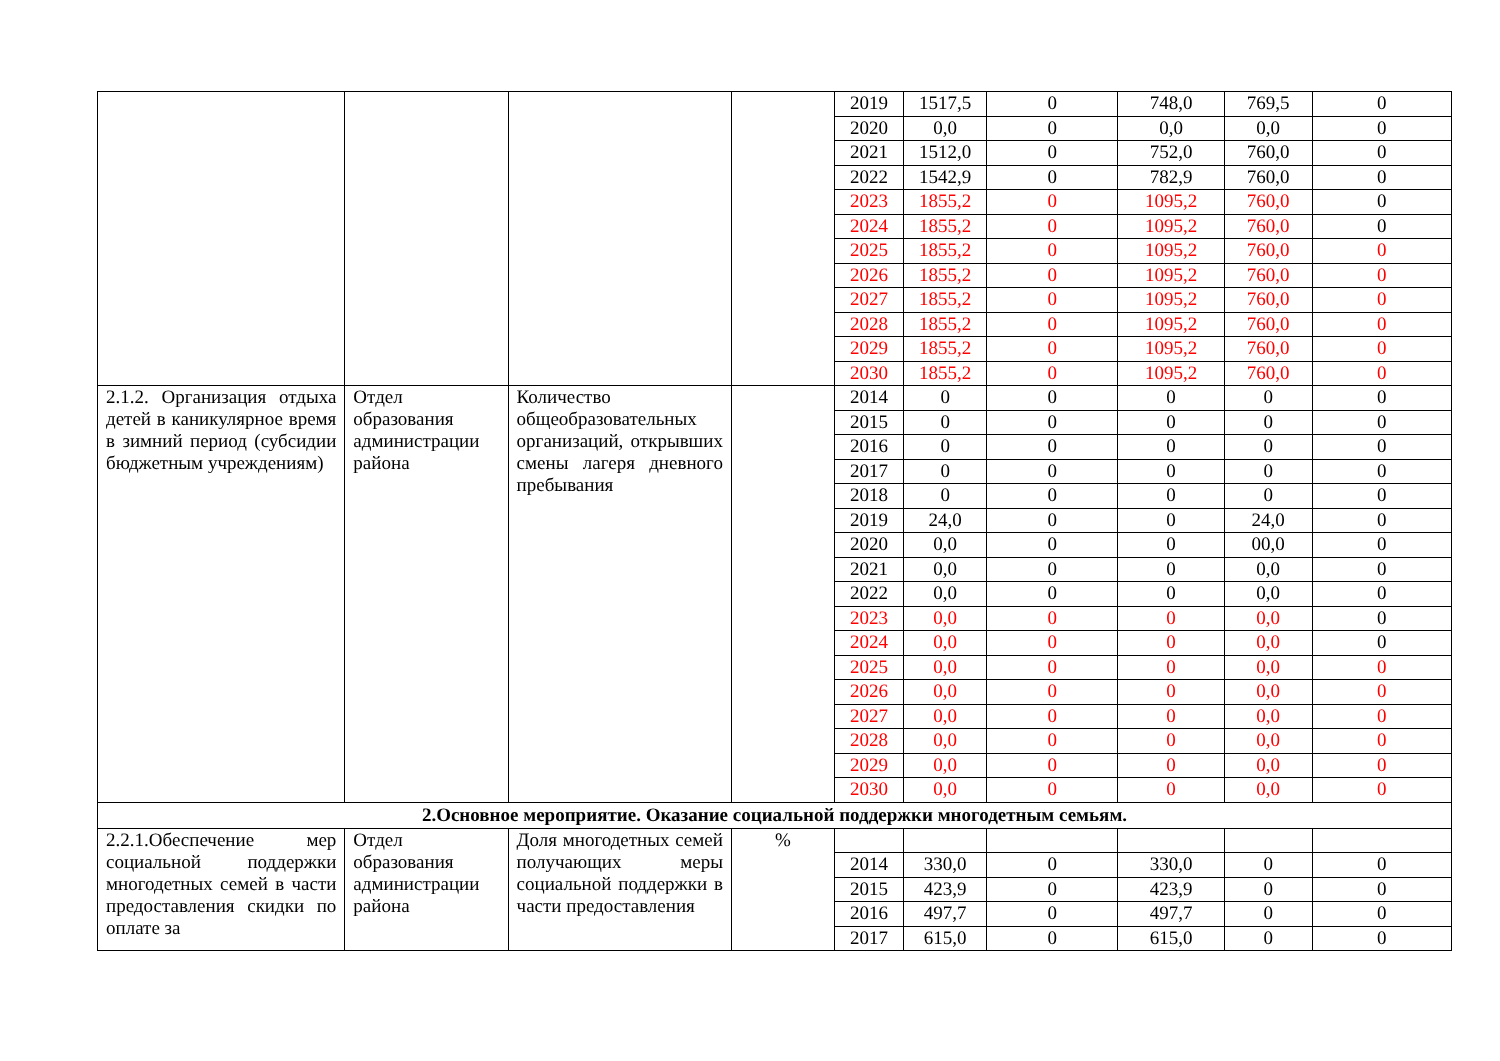| | | | | 2019 | 1517,5 | 0 | 748,0 | 769,5 | 0 |
| | | | | 2020 | 0,0 | 0 | 0,0 | 0,0 | 0 |
| | | | | 2021 | 1512,0 | 0 | 752,0 | 760,0 | 0 |
| | | | | 2022 | 1542,9 | 0 | 782,9 | 760,0 | 0 |
| | | | | 2023 | 1855,2 | 0 | 1095,2 | 760,0 | 0 |
| | | | | 2024 | 1855,2 | 0 | 1095,2 | 760,0 | 0 |
| | | | | 2025 | 1855,2 | 0 | 1095,2 | 760,0 | 0 |
| | | | | 2026 | 1855,2 | 0 | 1095,2 | 760,0 | 0 |
| | | | | 2027 | 1855,2 | 0 | 1095,2 | 760,0 | 0 |
| | | | | 2028 | 1855,2 | 0 | 1095,2 | 760,0 | 0 |
| | | | | 2029 | 1855,2 | 0 | 1095,2 | 760,0 | 0 |
| | | | | 2030 | 1855,2 | 0 | 1095,2 | 760,0 | 0 |
| 2.1.2. Организация отдыха детей в каникулярное время в зимний период (субсидии бюджетным учреждениям) | Отдел образования администрации района | Количество общеобразовательных организаций, открывших смены лагеря дневного пребывания | | 2014 | 0 | 0 | 0 | 0 | 0 |
| | | | | 2015 | 0 | 0 | 0 | 0 | 0 |
| | | | | 2016 | 0 | 0 | 0 | 0 | 0 |
| | | | | 2017 | 0 | 0 | 0 | 0 | 0 |
| | | | | 2018 | 0 | 0 | 0 | 0 | 0 |
| | | | | 2019 | 24,0 | 0 | 0 | 24,0 | 0 |
| | | | | 2020 | 0,0 | 0 | 0 | 00,0 | 0 |
| | | | | 2021 | 0,0 | 0 | 0 | 0,0 | 0 |
| | | | | 2022 | 0,0 | 0 | 0 | 0,0 | 0 |
| | | | | 2023 | 0,0 | 0 | 0 | 0,0 | 0 |
| | | | | 2024 | 0,0 | 0 | 0 | 0,0 | 0 |
| | | | | 2025 | 0,0 | 0 | 0 | 0,0 | 0 |
| | | | | 2026 | 0,0 | 0 | 0 | 0,0 | 0 |
| | | | | 2027 | 0,0 | 0 | 0 | 0,0 | 0 |
| | | | | 2028 | 0,0 | 0 | 0 | 0,0 | 0 |
| | | | | 2029 | 0,0 | 0 | 0 | 0,0 | 0 |
| | | | | 2030 | 0,0 | 0 | 0 | 0,0 | 0 |
| 2.Основное мероприятие. Оказание социальной поддержки многодетным семьям. | | | | | | | | | |
| 2.2.1.Обеспечение мер социальной поддержки многодетных семей в части предоставления скидки по оплате за | Отдел образования администрации района | Доля многодетных семей получающих меры социальной поддержки в части предоставления | % | | | | | | |
| | | | | 2014 | 330,0 | 0 | 330,0 | 0 | 0 |
| | | | | 2015 | 423,9 | 0 | 423,9 | 0 | 0 |
| | | | | 2016 | 497,7 | 0 | 497,7 | 0 | 0 |
| | | | | 2017 | 615,0 | 0 | 615,0 | 0 | 0 |